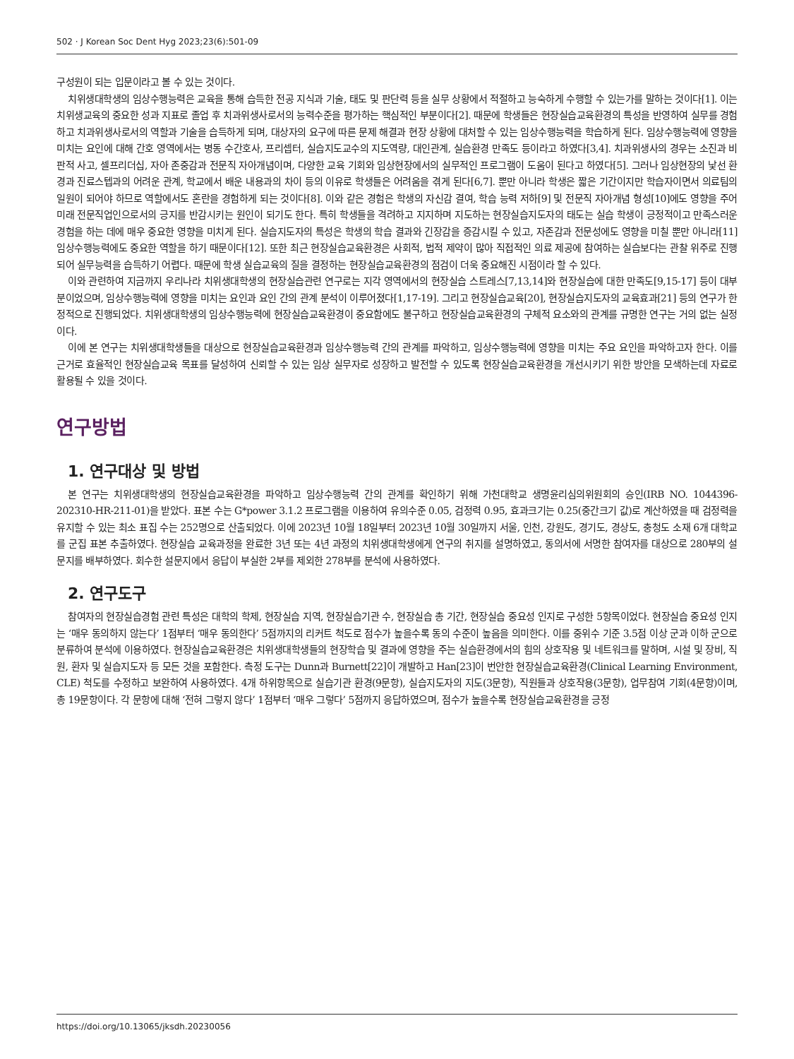502 · J Korean Soc Dent Hyg 2023;23(6):501-09
구성원이 되는 입문이라고 볼 수 있는 것이다.
치위생대학생의 임상수행능력은 교육을 통해 습득한 전공 지식과 기술, 태도 및 판단력 등을 실무 상황에서 적절하고 능숙하게 수행할 수 있는가를 말하는 것이다[1]. 이는 치위생교육의 중요한 성과 지표로 졸업 후 치과위생사로서의 능력수준을 평가하는 핵심적인 부분이다[2]. 때문에 학생들은 현장실습교육환경의 특성을 반영하여 실무를 경험하고 치과위생사로서의 역할과 기술을 습득하게 되며, 대상자의 요구에 따른 문제 해결과 현장 상황에 대처할 수 있는 임상수행능력을 학습하게 된다. 임상수행능력에 영향을 미치는 요인에 대해 간호 영역에서는 병동 수간호사, 프리셉터, 실습지도교수의 지도역량, 대인관계, 실습환경 만족도 등이라고 하였다[3,4]. 치과위생사의 경우는 소진과 비판적 사고, 셀프리더십, 자아 존중감과 전문직 자아개념이며, 다양한 교육 기회와 임상현장에서의 실무적인 프로그램이 도움이 된다고 하였다[5]. 그러나 임상현장의 낯선 환경과 진료스텝과의 어려운 관계, 학교에서 배운 내용과의 차이 등의 이유로 학생들은 어려움을 겪게 된다[6,7]. 뿐만 아니라 학생은 짧은 기간이지만 학습자이면서 의료팀의 일원이 되어야 하므로 역할에서도 혼란을 경험하게 되는 것이다[8]. 이와 같은 경험은 학생의 자신감 결여, 학습 능력 저하[9] 및 전문직 자아개념 형성[10]에도 영향을 주어 미래 전문직업인으로서의 긍지를 반감시키는 원인이 되기도 한다. 특히 학생들을 격려하고 지지하며 지도하는 현장실습지도자의 태도는 실습 학생이 긍정적이고 만족스러운 경험을 하는 데에 매우 중요한 영향을 미치게 된다. 실습지도자의 특성은 학생의 학습 결과와 긴장감을 증감시킬 수 있고, 자존감과 전문성에도 영향을 미칠 뿐만 아니라[11] 임상수행능력에도 중요한 역할을 하기 때문이다[12]. 또한 최근 현장실습교육환경은 사회적, 법적 제약이 많아 직접적인 의료 제공에 참여하는 실습보다는 관찰 위주로 진행되어 실무능력을 습득하기 어렵다. 때문에 학생 실습교육의 질을 결정하는 현장실습교육환경의 점검이 더욱 중요해진 시점이라 할 수 있다.
이와 관련하여 지금까지 우리나라 치위생대학생의 현장실습관련 연구로는 지각 영역에서의 현장실습 스트레스[7,13,14]와 현장실습에 대한 만족도[9,15-17] 등이 대부분이었으며, 임상수행능력에 영향을 미치는 요인과 요인 간의 관계 분석이 이루어졌다[1,17-19]. 그리고 현장실습교육[20], 현장실습지도자의 교육효과[21] 등의 연구가 한정적으로 진행되었다. 치위생대학생의 임상수행능력에 현장실습교육환경이 중요함에도 불구하고 현장실습교육환경의 구체적 요소와의 관계를 규명한 연구는 거의 없는 실정이다.
이에 본 연구는 치위생대학생들을 대상으로 현장실습교육환경과 임상수행능력 간의 관계를 파악하고, 임상수행능력에 영향을 미치는 주요 요인을 파악하고자 한다. 이를 근거로 효율적인 현장실습교육 목표를 달성하여 신뢰할 수 있는 임상 실무자로 성장하고 발전할 수 있도록 현장실습교육환경을 개선시키기 위한 방안을 모색하는데 자료로 활용될 수 있을 것이다.
연구방법
1. 연구대상 및 방법
본 연구는 치위생대학생의 현장실습교육환경을 파악하고 임상수행능력 간의 관계를 확인하기 위해 가천대학교 생명윤리심의위원회의 승인(IRB NO. 1044396-202310-HR-211-01)을 받았다. 표본 수는 G*power 3.1.2 프로그램을 이용하여 유의수준 0.05, 검정력 0.95, 효과크기는 0.25(중간크기 값)로 계산하였을 때 검정력을 유지할 수 있는 최소 표집 수는 252명으로 산출되었다. 이에 2023년 10월 18일부터 2023년 10월 30일까지 서울, 인천, 강원도, 경기도, 경상도, 충청도 소재 6개 대학교를 군집 표본 추출하였다. 현장실습 교육과정을 완료한 3년 또는 4년 과정의 치위생대학생에게 연구의 취지를 설명하였고, 동의서에 서명한 참여자를 대상으로 280부의 설문지를 배부하였다. 회수한 설문지에서 응답이 부실한 2부를 제외한 278부를 분석에 사용하였다.
2. 연구도구
참여자의 현장실습경험 관련 특성은 대학의 학제, 현장실습 지역, 현장실습기관 수, 현장실습 총 기간, 현장실습 중요성 인지로 구성한 5항목이었다. 현장실습 중요성 인지는 ‘매우 동의하지 않는다’ 1점부터 ‘매우 동의한다’ 5점까지의 리커트 척도로 점수가 높을수록 동의 수준이 높음을 의미한다. 이를 중위수 기준 3.5점 이상 군과 이하 군으로 분류하여 분석에 이용하였다. 현장실습교육환경은 치위생대학생들의 현장학습 및 결과에 영향을 주는 실습환경에서의 힘의 상호작용 및 네트워크를 말하며, 시설 및 장비, 직원, 환자 및 실습지도자 등 모든 것을 포함한다. 측정 도구는 Dunn과 Burnett[22]이 개발하고 Han[23]이 번안한 현장실습교육환경(Clinical Learning Environment, CLE) 척도를 수정하고 보완하여 사용하였다. 4개 하위항목으로 실습기관 환경(9문항), 실습지도자의 지도(3문항), 직원들과 상호작용(3문항), 업무참여 기회(4문항)이며, 총 19문항이다. 각 문항에 대해 ‘전혀 그렇지 않다’ 1점부터 ‘매우 그렇다’ 5점까지 응답하였으며, 점수가 높을수록 현장실습교육환경을 긍정
https://doi.org/10.13065/jksdh.20230056